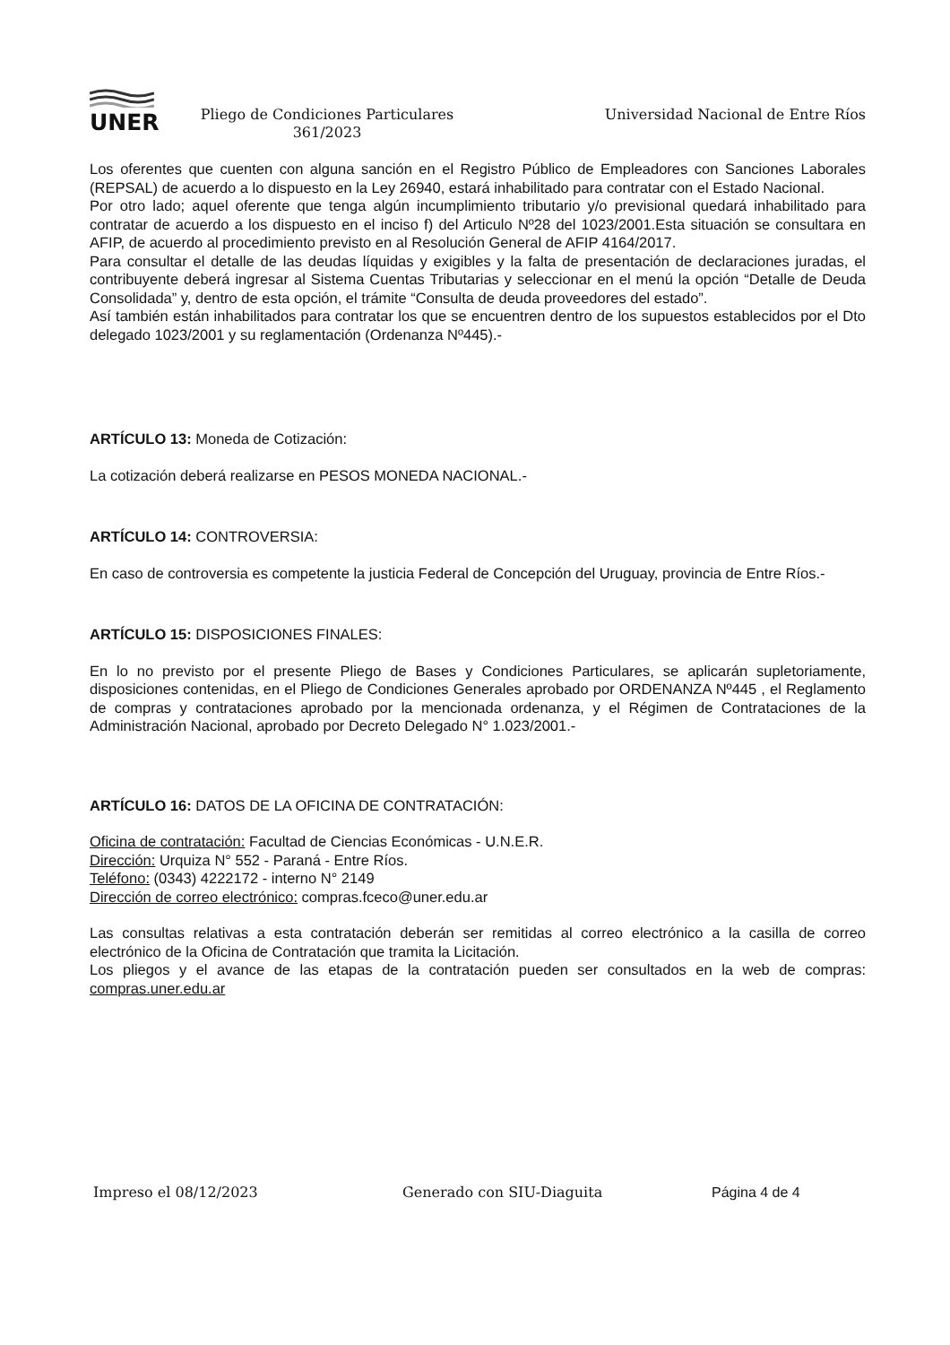UNER
Pliego de Condiciones Particulares
361/2023
Universidad Nacional de Entre Ríos
Los oferentes que cuenten con alguna sanción en el Registro Público de Empleadores con Sanciones Laborales (REPSAL) de acuerdo a lo dispuesto en la Ley 26940, estará inhabilitado para contratar con el Estado Nacional.
Por otro lado; aquel oferente que tenga algún incumplimiento tributario y/o previsional quedará inhabilitado para contratar de acuerdo a los dispuesto en el inciso f) del Articulo Nº28 del 1023/2001.Esta situación se consultara en AFIP, de acuerdo al procedimiento previsto en al Resolución General de AFIP 4164/2017.
Para consultar el detalle de las deudas líquidas y exigibles y la falta de presentación de declaraciones juradas, el contribuyente deberá ingresar al Sistema Cuentas Tributarias y seleccionar en el menú la opción “Detalle de Deuda Consolidada” y, dentro de esta opción, el trámite “Consulta de deuda proveedores del estado”.
Así también están inhabilitados para contratar los que se encuentren dentro de los supuestos establecidos por el Dto delegado 1023/2001 y su reglamentación (Ordenanza Nº445).-
ARTÍCULO 13: Moneda de Cotización:
La cotización deberá realizarse en PESOS MONEDA NACIONAL.-
ARTÍCULO 14: CONTROVERSIA:
En caso de controversia es competente la justicia Federal de Concepción del Uruguay, provincia de Entre Ríos.-
ARTÍCULO 15: DISPOSICIONES FINALES:
En lo no previsto por el presente Pliego de Bases y Condiciones Particulares, se aplicarán supletoriamente, disposiciones contenidas, en el Pliego de Condiciones Generales aprobado por ORDENANZA Nº445 , el Reglamento de compras y contrataciones aprobado por la mencionada ordenanza, y el Régimen de Contrataciones de la Administración Nacional, aprobado por Decreto Delegado N° 1.023/2001.-
ARTÍCULO 16: DATOS DE LA OFICINA DE CONTRATACIÓN:
Oficina de contratación: Facultad de Ciencias Económicas - U.N.E.R.
Dirección: Urquiza N° 552 - Paraná - Entre Ríos.
Teléfono: (0343) 4222172 - interno N° 2149
Dirección de correo electrónico: compras.fceco@uner.edu.ar
Las consultas relativas a esta contratación deberán ser remitidas al correo electrónico a la casilla de correo electrónico de la Oficina de Contratación que tramita la Licitación.
Los pliegos y el avance de las etapas de la contratación pueden ser consultados en la web de compras: compras.uner.edu.ar
Impreso el 08/12/2023 Generado con SIU-Diaguita Página 4 de 4